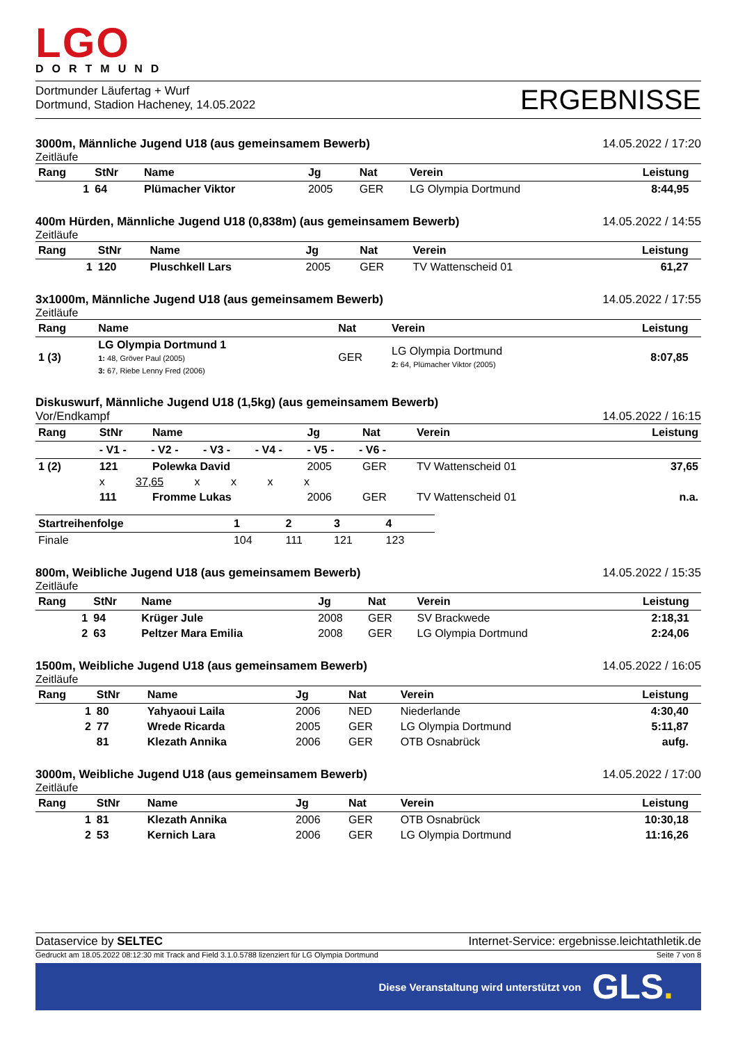LGO
DORTMUND
Dortmunder Läufertag + Wurf
Dortmund, Stadion Hacheney, 14.05.2022
ERGEBNISSE
3000m, Männliche Jugend U18 (aus gemeinsamem Bewerb) 14.05.2022 / 17:20
Zeitläufe
| Rang | StNr | Name | Jg | Nat | Verein | Leistung | |
| --- | --- | --- | --- | --- | --- | --- | --- |
| 1 | 64 | Plümacher Viktor | 2005 | GER | LG Olympia Dortmund | 8:44,95 | |
400m Hürden, Männliche Jugend U18 (0,838m) (aus gemeinsamem Bewerb) 14.05.2022 / 14:55
Zeitläufe
| Rang | StNr | Name | Jg | Nat | Verein | Leistung | |
| --- | --- | --- | --- | --- | --- | --- | --- |
| 1 | 120 | Pluschkell Lars | 2005 | GER | TV Wattenscheid 01 | 61,27 | |
3x1000m, Männliche Jugend U18 (aus gemeinsamem Bewerb) 14.05.2022 / 17:55
Zeitläufe
| Rang | Name | Nat | Verein | Leistung | |
| --- | --- | --- | --- | --- | --- |
| 1 (3) | LG Olympia Dortmund 1 1: 48, Gröver Paul (2005) 3: 67, Riebe Lenny Fred (2006) | GER | LG Olympia Dortmund 2: 64, Plümacher Viktor (2005) | 8:07,85 | |
Diskuswurf, Männliche Jugend U18 (1,5kg) (aus gemeinsamem Bewerb)
Vor/Endkampf 14.05.2022 / 16:15
| Rang | StNr | Name | Jg | Nat | Verein | Leistung |
| --- | --- | --- | --- | --- | --- | --- |
| | - V1 - - V2 - - V3 - - V4 - - V5 - - V6 - | | | | | |
| 1 (2) | 121 | Polewka David | 2005 | GER | TV Wattenscheid 01 | 37,65 |
| | x 37,65 x x x x | | | | | |
| | 111 | Fromme Lukas | 2006 | GER | TV Wattenscheid 01 | n.a. |
| Startreihenfolge | 1 | 2 | 3 | 4 |
| --- | --- | --- | --- | --- |
| Finale | 104 | 111 | 121 | 123 |
800m, Weibliche Jugend U18 (aus gemeinsamem Bewerb) 14.05.2022 / 15:35
Zeitläufe
| Rang | StNr | Name | Jg | Nat | Verein | Leistung | |
| --- | --- | --- | --- | --- | --- | --- | --- |
| 1 | 94 | Krüger Jule | 2008 | GER | SV Brackwede | 2:18,31 | |
| 2 | 63 | Peltzer Mara Emilia | 2008 | GER | LG Olympia Dortmund | 2:24,06 | |
1500m, Weibliche Jugend U18 (aus gemeinsamem Bewerb) 14.05.2022 / 16:05
Zeitläufe
| Rang | StNr | Name | Jg | Nat | Verein | Leistung | |
| --- | --- | --- | --- | --- | --- | --- | --- |
| 1 | 80 | Yahyaoui Laila | 2006 | NED | Niederlande | 4:30,40 | |
| 2 | 77 | Wrede Ricarda | 2005 | GER | LG Olympia Dortmund | 5:11,87 | |
| | 81 | Klezath Annika | 2006 | GER | OTB Osnabrück | aufg. | |
3000m, Weibliche Jugend U18 (aus gemeinsamem Bewerb) 14.05.2022 / 17:00
Zeitläufe
| Rang | StNr | Name | Jg | Nat | Verein | Leistung | |
| --- | --- | --- | --- | --- | --- | --- | --- |
| 1 | 81 | Klezath Annika | 2006 | GER | OTB Osnabrück | 10:30,18 | |
| 2 | 53 | Kernich Lara | 2006 | GER | LG Olympia Dortmund | 11:16,26 | |
Dataservice by SELTEC Internet-Service: ergebnisse.leichtathletik.de
Gedruckt am 18.05.2022 08:12:30 mit Track and Field 3.1.0.5788 lizenziert für LG Olympia Dortmund Seite 7 von 8
Diese Veranstaltung wird unterstützt von GLS.